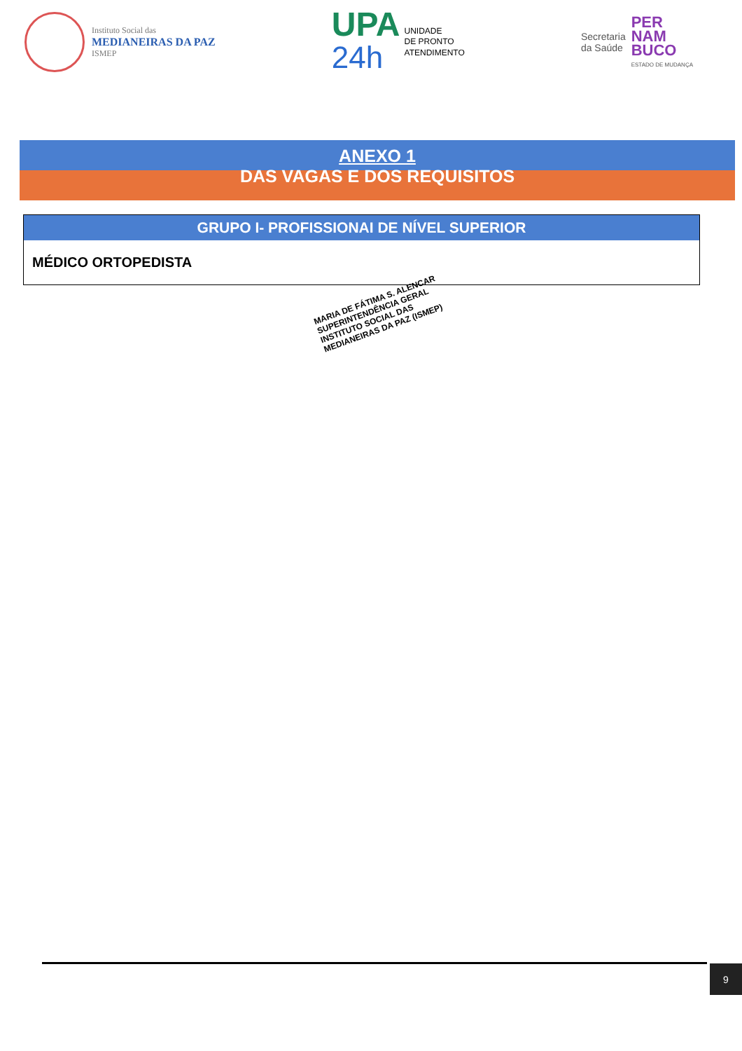Instituto Social das
MEDIANEIRAS DA PAZ
ISMEP
UPA
24h
UNIDADE
DE PRONTO
ATENDIMENTO
Secretaria
da Saúde
PER
NAM
BUCO
ESTADO DE MUDANÇA
ANEXO 1
DAS VAGAS E DOS REQUISITOS
| GRUPO I- PROFISSIONAI DE NÍVEL SUPERIOR |
| --- |
| MÉDICO ORTOPEDISTA |
MARIA DE FÁTIMA S. ALENCAR
SUPERINTENDÊNCIA GERAL
INSTITUTO SOCIAL DAS MEDIANEIRAS DA PAZ (ISMEP)
9